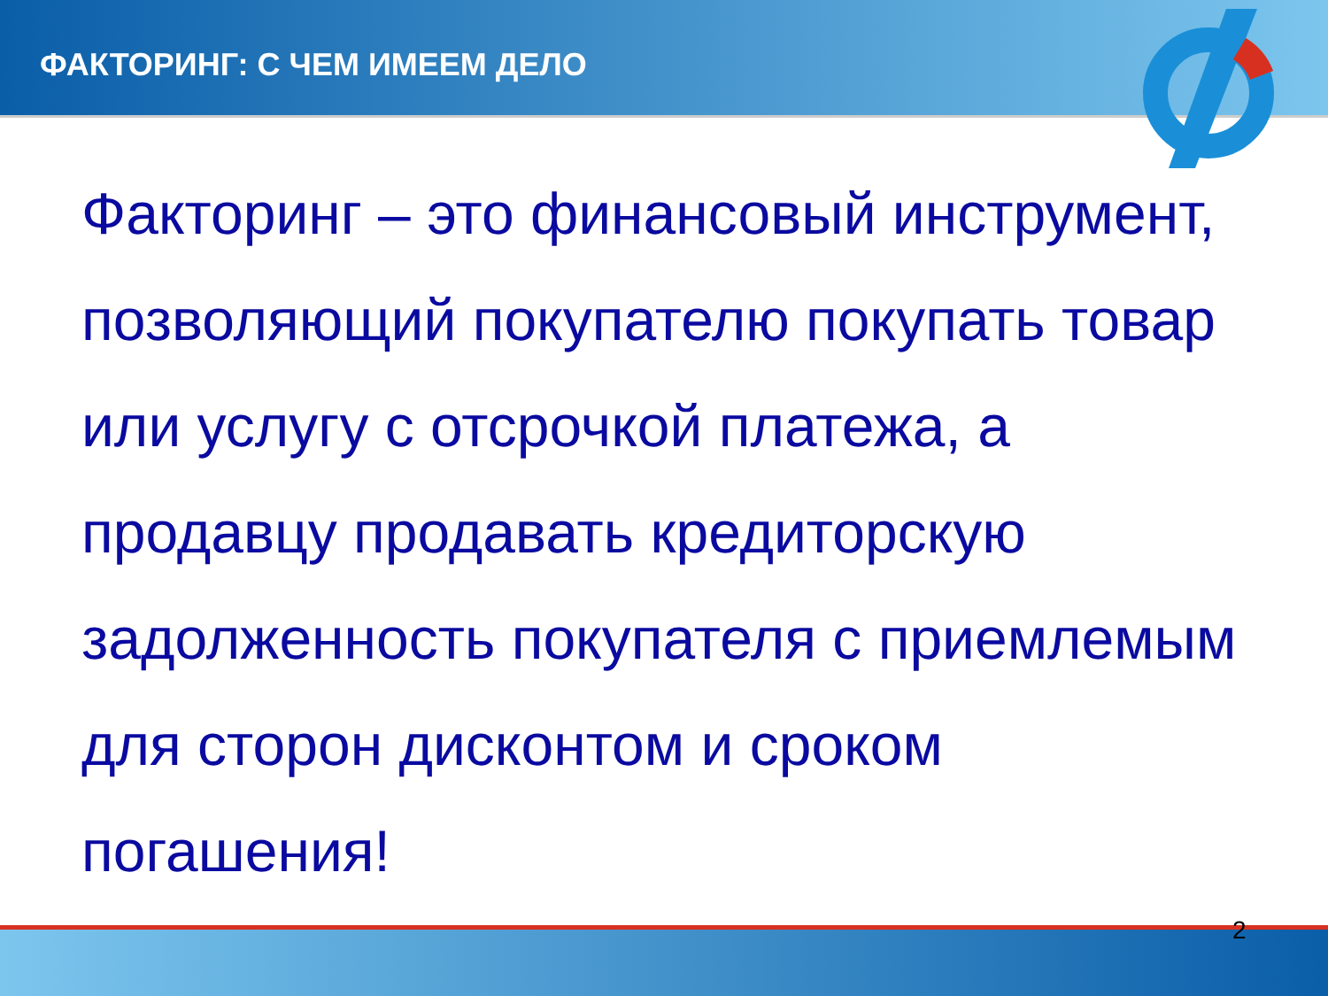ФАКТОРИНГ: С ЧЕМ ИМЕЕМ ДЕЛО
Факторинг – это финансовый инструмент, позволяющий покупателю покупать товар или услугу с отсрочкой платежа, а продавцу продавать кредиторскую задолженность покупателя с приемлемым для сторон дисконтом и сроком погашения!
2